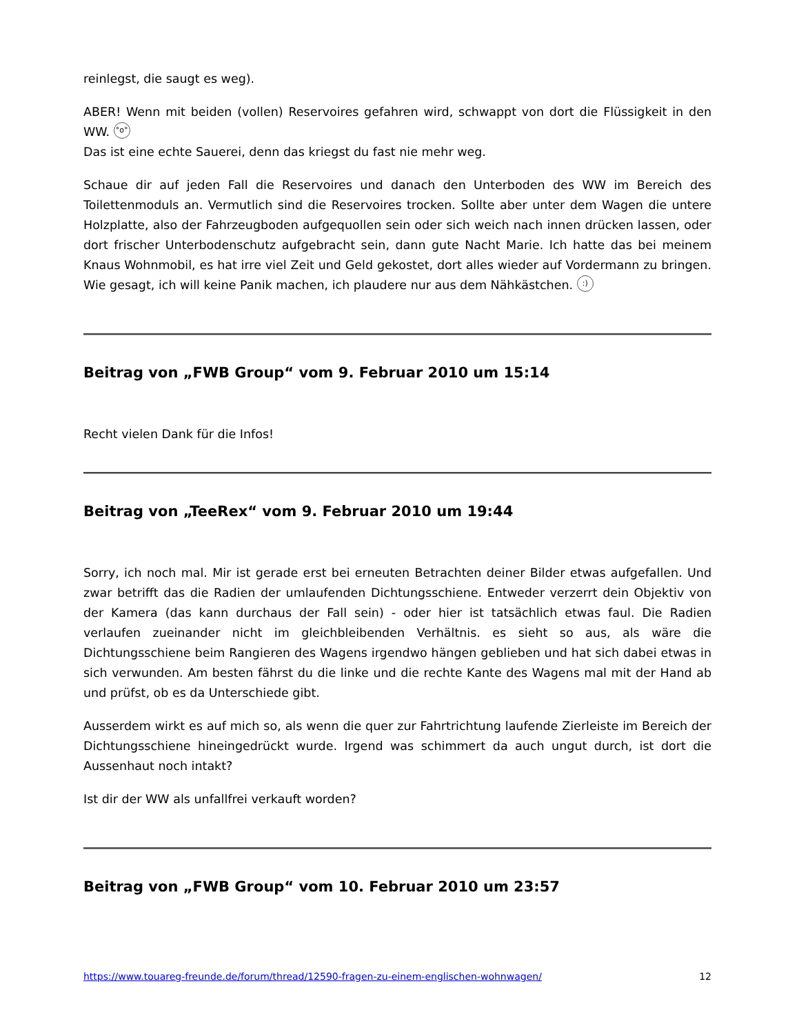reinlegst, die saugt es weg).
ABER! Wenn mit beiden (vollen) Reservoires gefahren wird, schwappt von dort die Flüssigkeit in den WW. °o°
Das ist eine echte Sauerei, denn das kriegst du fast nie mehr weg.
Schaue dir auf jeden Fall die Reservoires und danach den Unterboden des WW im Bereich des Toilettenmoduls an. Vermutlich sind die Reservoires trocken. Sollte aber unter dem Wagen die untere Holzplatte, also der Fahrzeugboden aufgequollen sein oder sich weich nach innen drücken lassen, oder dort frischer Unterbodenschutz aufgebracht sein, dann gute Nacht Marie. Ich hatte das bei meinem Knaus Wohnmobil, es hat irre viel Zeit und Geld gekostet, dort alles wieder auf Vordermann zu bringen. Wie gesagt, ich will keine Panik machen, ich plaudere nur aus dem Nähkästchen. :)
Beitrag von „FWB Group“ vom 9. Februar 2010 um 15:14
Recht vielen Dank für die Infos!
Beitrag von „TeeRex“ vom 9. Februar 2010 um 19:44
Sorry, ich noch mal. Mir ist gerade erst bei erneuten Betrachten deiner Bilder etwas aufgefallen. Und zwar betrifft das die Radien der umlaufenden Dichtungsschiene. Entweder verzerrt dein Objektiv von der Kamera (das kann durchaus der Fall sein) - oder hier ist tatsächlich etwas faul. Die Radien verlaufen zueinander nicht im gleichbleibenden Verhältnis. es sieht so aus, als wäre die Dichtungsschiene beim Rangieren des Wagens irgendwo hängen geblieben und hat sich dabei etwas in sich verwunden. Am besten fährst du die linke und die rechte Kante des Wagens mal mit der Hand ab und prüfst, ob es da Unterschiede gibt.
Ausserdem wirkt es auf mich so, als wenn die quer zur Fahrtrichtung laufende Zierleiste im Bereich der Dichtungsschiene hineingedrückt wurde. Irgend was schimmert da auch ungut durch, ist dort die Aussenhaut noch intakt?
Ist dir der WW als unfallfrei verkauft worden?
Beitrag von „FWB Group“ vom 10. Februar 2010 um 23:57
https://www.touareg-freunde.de/forum/thread/12590-fragen-zu-einem-englischen-wohnwagen/ 12